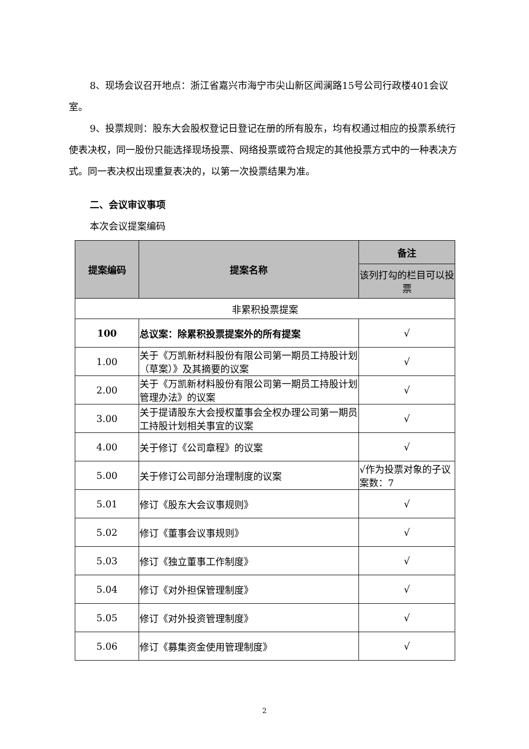8、现场会议召开地点：浙江省嘉兴市海宁市尖山新区闻澜路15号公司行政楼401会议室。
9、投票规则：股东大会股权登记日登记在册的所有股东，均有权通过相应的投票系统行使表决权，同一股份只能选择现场投票、网络投票或符合规定的其他投票方式中的一种表决方式。同一表决权出现重复表决的，以第一次投票结果为准。
二、会议审议事项
本次会议提案编码
| 提案编码 | 提案名称 | 备注 |
| --- | --- | --- |
| | | 该列打勾的栏目可以投票 |
| 非累积投票提案 | | |
| 100 | 总议案：除累积投票提案外的所有提案 | √ |
| 1.00 | 关于《万凯新材料股份有限公司第一期员工持股计划（草案）》及其摘要的议案 | √ |
| 2.00 | 关于《万凯新材料股份有限公司第一期员工持股计划管理办法》的议案 | √ |
| 3.00 | 关于提请股东大会授权董事会全权办理公司第一期员工持股计划相关事宜的议案 | √ |
| 4.00 | 关于修订《公司章程》的议案 | √ |
| 5.00 | 关于修订公司部分治理制度的议案 | √作为投票对象的子议案数：7 |
| 5.01 | 修订《股东大会议事规则》 | √ |
| 5.02 | 修订《董事会议事规则》 | √ |
| 5.03 | 修订《独立董事工作制度》 | √ |
| 5.04 | 修订《对外担保管理制度》 | √ |
| 5.05 | 修订《对外投资管理制度》 | √ |
| 5.06 | 修订《募集资金使用管理制度》 | √ |
2